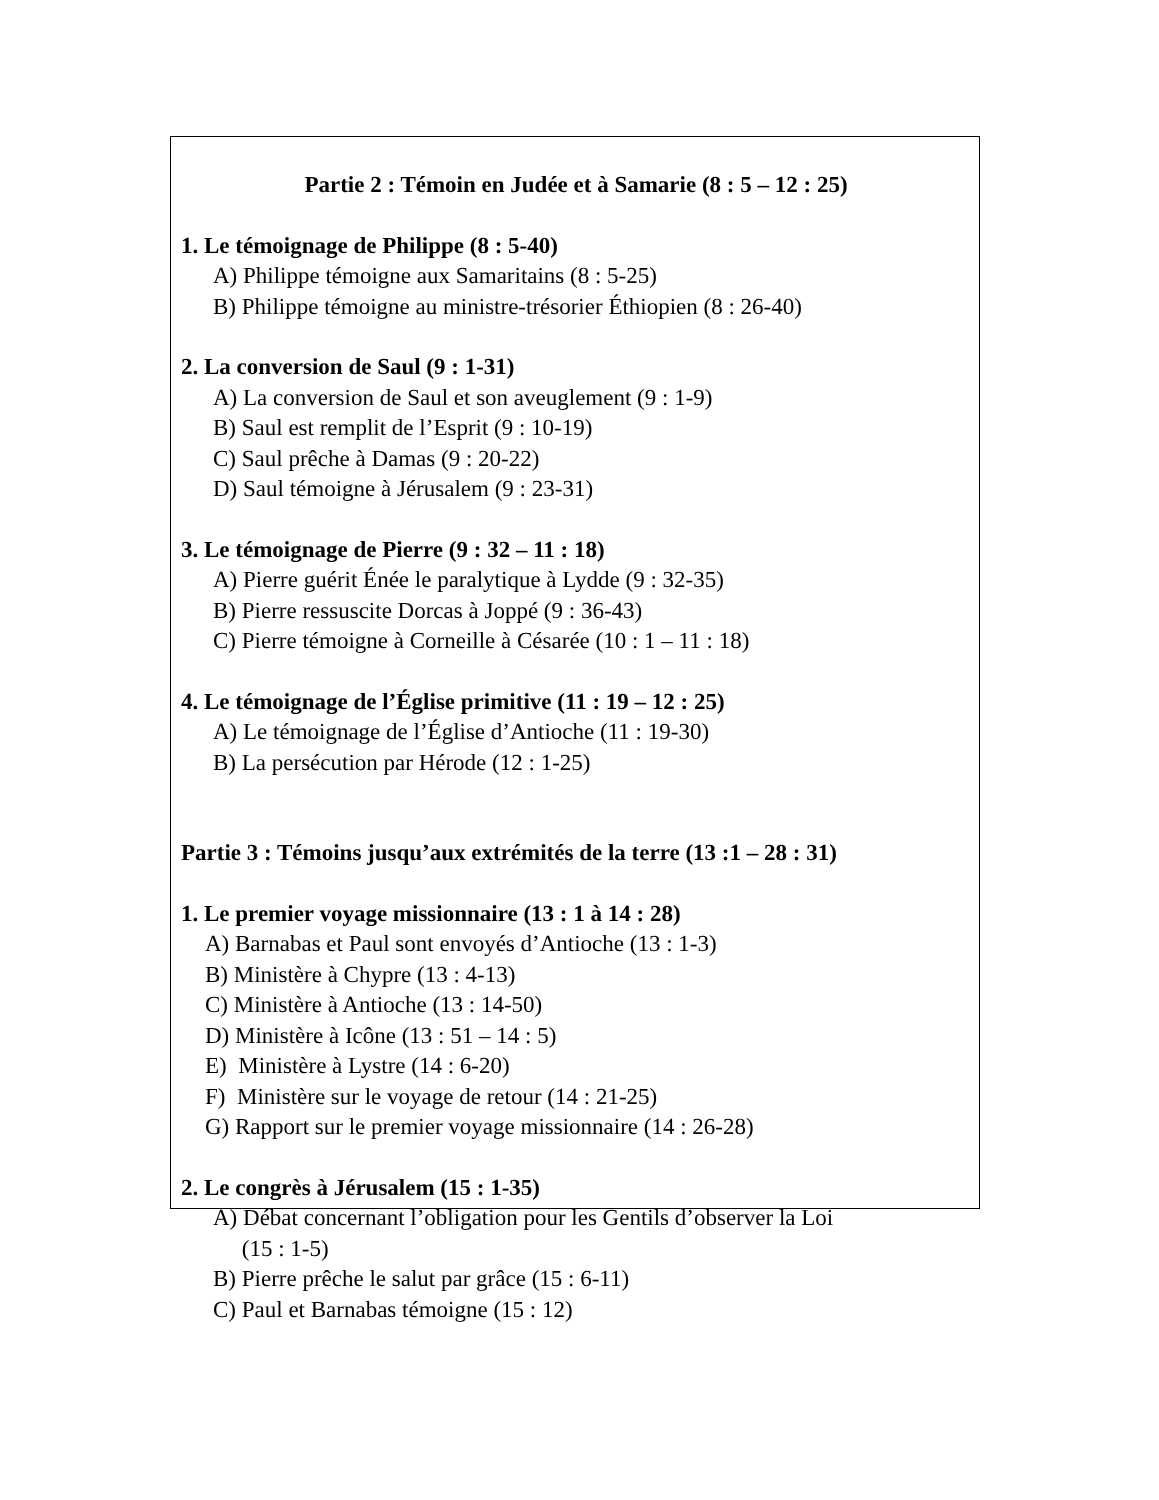Partie 2 : Témoin en Judée et à Samarie (8 : 5 – 12 : 25)
1. Le témoignage de Philippe (8 : 5-40)
A) Philippe témoigne aux Samaritains (8 : 5-25)
B) Philippe témoigne au ministre-trésorier Éthiopien (8 : 26-40)
2. La conversion de Saul (9 : 1-31)
A) La conversion de Saul et son aveuglement (9 : 1-9)
B) Saul est remplit de l’Esprit (9 : 10-19)
C) Saul prêche à Damas (9 : 20-22)
D) Saul témoigne à Jérusalem (9 : 23-31)
3. Le témoignage de Pierre (9 : 32 – 11 : 18)
A) Pierre guérit Énée le paralytique à Lydde (9 : 32-35)
B) Pierre ressuscite Dorcas à Joppé (9 : 36-43)
C) Pierre témoigne à Corneille à Césarée (10 : 1 – 11 : 18)
4. Le témoignage de l’Église primitive (11 : 19 – 12 : 25)
A) Le témoignage de l’Église d’Antioche (11 : 19-30)
B) La persécution par Hérode (12 : 1-25)
Partie 3 : Témoins jusqu’aux extrémités de la terre (13 :1 – 28 : 31)
1. Le premier voyage missionnaire (13 : 1 à 14 : 28)
A) Barnabas et Paul sont envoyés d’Antioche (13 : 1-3)
B) Ministère à Chypre (13 : 4-13)
C) Ministère à Antioche (13 : 14-50)
D) Ministère à Icône (13 : 51 – 14 : 5)
E) Ministère à Lystre (14 : 6-20)
F) Ministère sur le voyage de retour (14 : 21-25)
G) Rapport sur le premier voyage missionnaire (14 : 26-28)
2. Le congrès à Jérusalem (15 : 1-35)
A) Débat concernant l’obligation pour les Gentils d’observer la Loi
(15 : 1-5)
B) Pierre prêche le salut par grâce (15 : 6-11)
C) Paul et Barnabas témoigne (15 : 12)